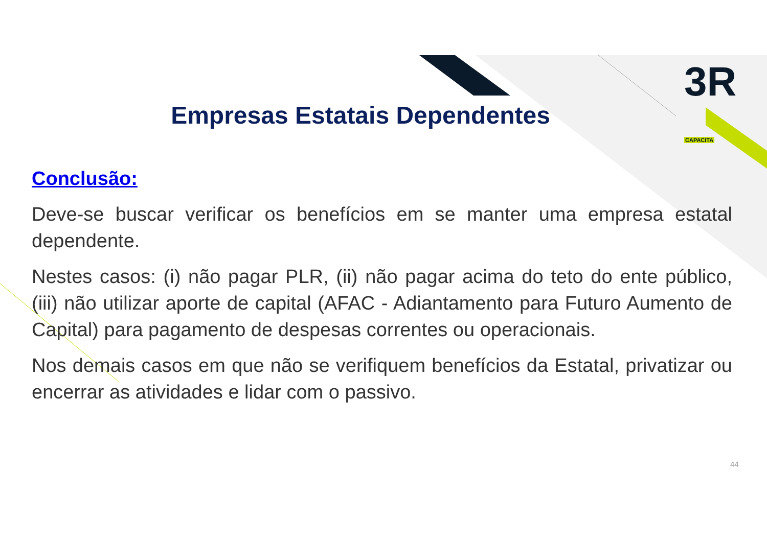3R CAPACITA
Empresas Estatais Dependentes
Conclusão:
Deve-se buscar verificar os benefícios em se manter uma empresa estatal dependente.
Nestes casos: (i) não pagar PLR, (ii) não pagar acima do teto do ente público, (iii) não utilizar aporte de capital (AFAC - Adiantamento para Futuro Aumento de Capital) para pagamento de despesas correntes ou operacionais.
Nos demais casos em que não se verifiquem benefícios da Estatal, privatizar ou encerrar as atividades e lidar com o passivo.
44